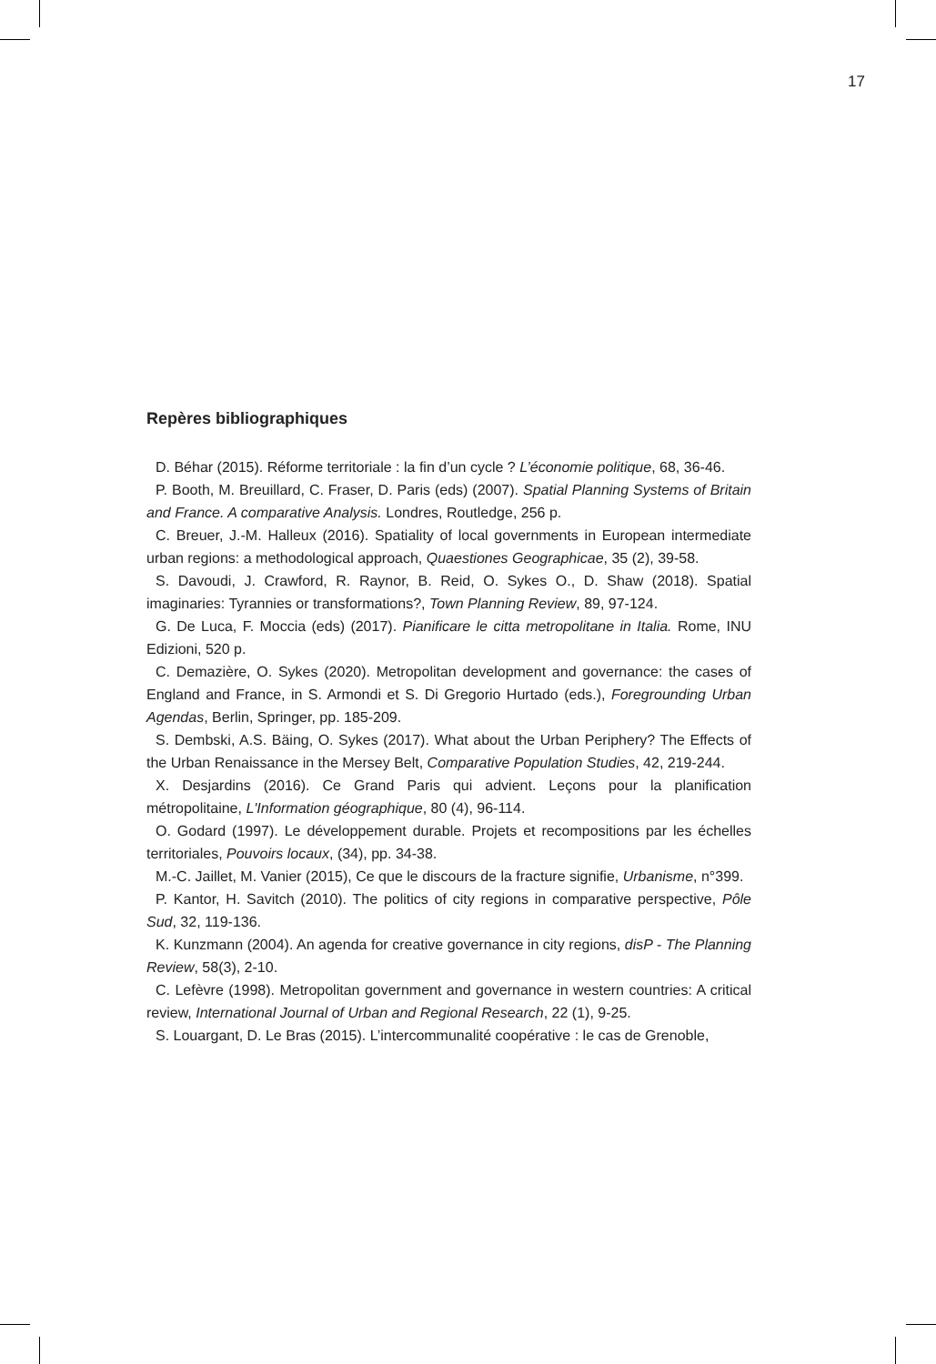17
Repères bibliographiques
D. Béhar (2015). Réforme territoriale : la fin d’un cycle ? L’économie politique, 68, 36-46.
P. Booth, M. Breuillard, C. Fraser, D. Paris (eds) (2007). Spatial Planning Systems of Britain and France. A comparative Analysis. Londres, Routledge, 256 p.
C. Breuer, J.-M. Halleux (2016). Spatiality of local governments in European intermediate urban regions: a methodological approach, Quaestiones Geographicae, 35 (2), 39-58.
S. Davoudi, J. Crawford, R. Raynor, B. Reid, O. Sykes O., D. Shaw (2018). Spatial imaginaries: Tyrannies or transformations?, Town Planning Review, 89, 97-124.
G. De Luca, F. Moccia (eds) (2017). Pianificare le citta metropolitane in Italia. Rome, INU Edizioni, 520 p.
C. Demazière, O. Sykes (2020). Metropolitan development and governance: the cases of England and France, in S. Armondi et S. Di Gregorio Hurtado (eds.), Foregrounding Urban Agendas, Berlin, Springer, pp. 185-209.
S. Dembski, A.S. Bäing, O. Sykes (2017). What about the Urban Periphery? The Effects of the Urban Renaissance in the Mersey Belt, Comparative Population Studies, 42, 219-244.
X. Desjardins (2016). Ce Grand Paris qui advient. Leçons pour la planification métropolitaine, L'Information géographique, 80 (4), 96-114.
O. Godard (1997). Le développement durable. Projets et recompositions par les échelles territoriales, Pouvoirs locaux, (34), pp. 34-38.
M.-C. Jaillet, M. Vanier (2015), Ce que le discours de la fracture signifie, Urbanisme, n°399.
P. Kantor, H. Savitch (2010). The politics of city regions in comparative perspective, Pôle Sud, 32, 119-136.
K. Kunzmann (2004). An agenda for creative governance in city regions, disP - The Planning Review, 58(3), 2-10.
C. Lefèvre (1998). Metropolitan government and governance in western countries: A critical review, International Journal of Urban and Regional Research, 22 (1), 9-25.
S. Louargant, D. Le Bras (2015). L’intercommunalité coopérative : le cas de Grenoble,